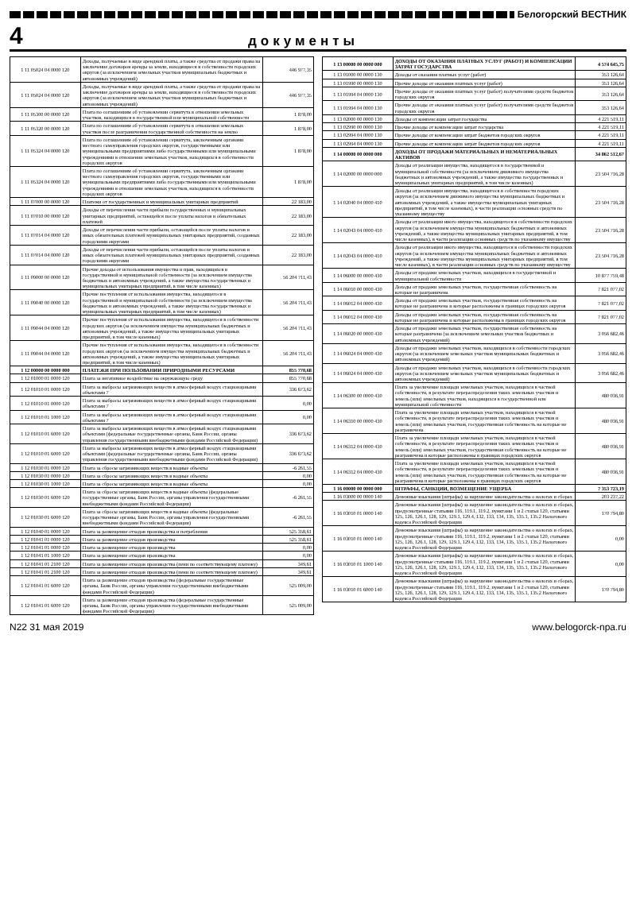Белогорский ВЕСТНИК
4
документы
| 1 11 05024 04 0000 120 | Доходы, получаемые в виде арендной платы, а также средства от продажи права на заключение договоров аренды за земли, находящиеся в собственности городских округов (за исключением земельных участков муниципальных бюджетных и автономных учреждений) | 446 977,35 |
| 1 11 05024 04 0000 120 | Доходы, получаемые в виде арендной платы, а также средства от продажи права на заключение договоров аренды за земли, находящиеся в собственности городских округов (за исключением земельных участков муниципальных бюджетных и автономных учреждений) | 446 977,35 |
| 1 11 05300 00 0000 120 | Плата по соглашениям об установлении сервитута в отношении земельных участков, находящихся в государственной или муниципальной собственности | 1 878,00 |
| 1 11 05320 00 0000 120 | Плата по соглашениям об установлении сервитута в отношении земельных участков после разграничения государственной собственности на землю | 1 878,00 |
| 1 11 05324 04 0000 120 | Плата по соглашениям об установлении сервитута, заключенным органами местного самоуправления городских округов, государственными или муниципальными предприятиями либо государственными или муниципальными учреждениями в отношении земельных участков, находящихся в собственности городских округов | 1 878,00 |
| 1 11 05324 04 0000 120 | Плата по соглашениям об установлении сервитута, заключенным органами местного самоуправления городских округов, государственными или муниципальными предприятиями либо государственными или муниципальными учреждениями в отношении земельных участков, находящихся в собственности городских округов | 1 878,00 |
| 1 11 07000 00 0000 120 | Платежи от государственных и муниципальных унитарных предприятий | 22 183,00 |
| 1 11 07010 00 0000 120 | Доходы от перечисления части прибыли государственных и муниципальных унитарных предприятий, остающейся после уплаты налогов и обязательных платежей | 22 183,00 |
| 1 11 07014 04 0000 120 | Доходы от перечисления части прибыли, остающейся после уплаты налогов и иных обязательных платежей муниципальных унитарных предприятий, созданных городскими округами | 22 183,00 |
| 1 11 07014 04 0000 120 | Доходы от перечисления части прибыли, остающейся после уплаты налогов и иных обязательных платежей муниципальных унитарных предприятий, созданных городскими округами | 22 183,00 |
| 1 11 09000 00 0000 120 | Прочие доходы от использования имущества и прав, находящихся в государственной и муниципальной собственности (за исключением имущества бюджетных и автономных учреждений, а также имущества государственных и муниципальных унитарных предприятий, в том числе казенных) | 56 204 711,43 |
| 1 11 09040 00 0000 120 | Прочие поступления от использования имущества, находящегося в государственной и муниципальной собственности (за исключением имущества бюджетных и автономных учреждений, а также имущества государственных и муниципальных унитарных предприятий, в том числе казенных) | 56 204 711,43 |
| 1 11 09044 04 0000 120 | Прочие поступления от использования имущества, находящегося в собственности городских округов (за исключением имущества муниципальных бюджетных и автономных учреждений, а также имущества муниципальных унитарных предприятий, в том числе казенных) | 56 204 711,43 |
| 1 11 09044 04 0000 120 | Прочие поступления от использования имущества, находящегося в собственности городских округов (за исключением имущества муниципальных бюджетных и автономных учреждений, а также имущества муниципальных унитарных предприятий, в том числе казенных) | 56 204 711,43 |
| 1 12 00000 00 0000 000 | ПЛАТЕЖИ ПРИ ПОЛЬЗОВАНИИ ПРИРОДНЫМИ РЕСУРСАМИ | 855 770,68 |
| 1 12 01000 01 0000 120 | Плата за негативное воздействие на окружающую среду | 855 770,68 |
| 1 12 01010 01 0000 120 | Плата за выбросы загрязняющих веществ в атмосферный воздух стационарными объектами 7 | 336 673,62 |
| 1 12 01010 01 0000 120 | Плата за выбросы загрязняющих веществ в атмосферный воздух стационарными объектами 7 | 0,00 |
| 1 12 01010 01 1000 120 | Плата за выбросы загрязняющих веществ в атмосферный воздух стационарными объектами 7 | 0,00 |
| 1 12 01010 01 6000 120 | Плата за выбросы загрязняющих веществ в атмосферный воздух стационарными объектами (федеральные государственные органы, Банк России, органы управления государственными внебюджетными фондами Российской Федерации) | 336 673,62 |
| 1 12 01010 01 6000 120 | Плата за выбросы загрязняющих веществ в атмосферный воздух стационарными объектами (федеральные государственные органы, Банк России, органы управления государственными внебюджетными фондами Российской Федерации) | 336 673,62 |
| 1 12 01030 01 0000 120 | Плата за сбросы загрязняющих веществ в водные объекты | -6 261,55 |
| 1 12 01030 01 0000 120 | Плата за сбросы загрязняющих веществ в водные объекты | 0,00 |
| 1 12 01030 01 1000 120 | Плата за сбросы загрязняющих веществ в водные объекты | 0,00 |
| 1 12 01030 01 6000 120 | Плата за сбросы загрязняющих веществ в водные объекты (федеральные государственные органы, Банк России, органы управления государственными внебюджетными фондами Российской Федерации) | -6 261,55 |
| 1 12 01030 01 6000 120 | Плата за сбросы загрязняющих веществ в водные объекты (федеральные государственные органы, Банк России, органы управления государственными внебюджетными фондами Российской Федерации) | -6 261,55 |
| 1 12 01040 01 0000 120 | Плата за размещение отходов производства и потребления | 525 358,61 |
| 1 12 01041 01 0000 120 | Плата за размещение отходов производства | 525 358,61 |
| 1 12 01041 01 0000 120 | Плата за размещение отходов производства | 0,00 |
| 1 12 01041 01 1000 120 | Плата за размещение отходов производства | 0,00 |
| 1 12 01041 01 2100 120 | Плата за размещение отходов производства (пени по соответствующему платежу) | 349,61 |
| 1 12 01041 01 2100 120 | Плата за размещение отходов производства (пени по соответствующему платежу) | 349,61 |
| 1 12 01041 01 6000 120 | Плата за размещение отходов производства (федеральные государственные органы, Банк России, органы управления государственными внебюджетными фондами Российской Федерации) | 525 009,00 |
| 1 12 01041 01 6000 120 | Плата за размещение отходов производства (федеральные государственные органы, Банк России, органы управления государственными внебюджетными фондами Российской Федерации) | 525 009,00 |
| 1 13 00000 00 0000 000 | ДОХОДЫ ОТ ОКАЗАНИЯ ПЛАТНЫХ УСЛУГ (РАБОТ) И КОМПЕНСАЦИИ ЗАТРАТ ГОСУДАРСТВА | 4 574 645,75 |
| 1 13 01000 00 0000 130 | Доходы от оказания платных услуг (работ) | 353 126,64 |
| 1 13 01990 00 0000 130 | Прочие доходы от оказания платных услуг (работ) | 353 126,64 |
| 1 13 01994 04 0000 130 | Прочие доходы от оказания платных услуг (работ) получателями средств бюджетов городских округов | 353 126,64 |
| 1 13 01994 04 0000 130 | Прочие доходы от оказания платных услуг (работ) получателями средств бюджетов городских округов | 353 126,64 |
| 1 13 02000 00 0000 130 | Доходы от компенсации затрат государства | 4 221 519,11 |
| 1 13 02990 00 0000 130 | Прочие доходы от компенсации затрат государства | 4 221 519,11 |
| 1 13 02994 04 0000 130 | Прочие доходы от компенсации затрат бюджетов городских округов | 4 221 519,11 |
| 1 13 02994 04 0000 130 | Прочие доходы от компенсации затрат бюджетов городских округов | 4 221 519,11 |
| 1 14 00000 00 0000 000 | ДОХОДЫ ОТ ПРОДАЖИ МАТЕРИАЛЬНЫХ И НЕМАТЕРИАЛЬНЫХ АКТИВОВ | 34 862 512,67 |
| 1 14 02000 00 0000 000 | Доходы от реализации имущества, находящегося в государственной и муниципальной собственности (за исключением движимого имущества бюджетных и автономных учреждений, а также имущества государственных и муниципальных унитарных предприятий, в том числе казенных) | 23 504 716,28 |
| 1 14 02040 04 0000 410 | Доходы от реализации имущества, находящегося в собственности городских округов (за исключением движимого имущества муниципальных бюджетных и автономных учреждений, а также имущества муниципальных унитарных предприятий, в том числе казенных), в части реализации основных средств по указанному имуществу | 23 504 716,28 |
| 1 14 02043 04 0000 410 | Доходы от реализации иного имущества, находящегося в собственности городских округов (за исключением имущества муниципальных бюджетных и автономных учреждений, а также имущества муниципальных унитарных предприятий, в том числе казенных), в части реализации основных средств по указанному имуществу | 23 504 716,28 |
| 1 14 02043 04 0000 410 | Доходы от реализации иного имущества, находящегося в собственности городских округов (за исключением имущества муниципальных бюджетных и автономных учреждений, а также имущества муниципальных унитарных предприятий, в том числе казенных), в части реализации основных средств по указанному имуществу | 23 504 716,28 |
| 1 14 06000 00 0000 430 | Доходы от продажи земельных участков, находящихся в государственной и муниципальной собственности | 10 877 759,48 |
| 1 14 06010 00 0000 430 | Доходы от продажи земельных участков, государственная собственность на которые не разграничена | 7 821 077,02 |
| 1 14 06012 04 0000 430 | Доходы от продажи земельных участков, государственная собственность на которые не разграничена и которые расположены в границах городских округов | 7 821 077,02 |
| 1 14 06012 04 0000 430 | Доходы от продажи земельных участков, государственная собственность на которые не разграничена и которые расположены в границах городских округов | 7 821 077,02 |
| 1 14 06020 00 0000 430 | Доходы от продажи земельных участков, государственная собственность на которые разграничена (за исключением земельных участков бюджетных и автономных учреждений) | 3 056 682,46 |
| 1 14 06024 04 0000 430 | Доходы от продажи земельных участков, находящихся в собственности городских округов (за исключением земельных участков муниципальных бюджетных и автономных учреждений) | 3 056 682,46 |
| 1 14 06024 04 0000 430 | Доходы от продажи земельных участков, находящихся в собственности городских округов (за исключением земельных участков муниципальных бюджетных и автономных учреждений) | 3 056 682,46 |
| 1 14 06300 00 0000 430 | Плата за увеличение площади земельных участков, находящихся в частной собственности, в результате перераспределения таких земельных участков и земель (или) земельных участков, находящихся в государственной или муниципальной собственности | 480 036,91 |
| 1 14 06310 00 0000 430 | Плата за увеличение площади земельных участков, находящихся в частной собственности, в результате перераспределения таких земельных участков и земель (или) земельных участков, государственная собственность на которые не разграничена | 480 036,91 |
| 1 14 06312 04 0000 430 | Плата за увеличение площади земельных участков, находящихся в частной собственности, в результате перераспределения таких земельных участков и земель (или) земельных участков, государственная собственность на которые не разграничена и которые расположены в границах городских округов | 480 036,91 |
| 1 14 06312 04 0000 430 | Плата за увеличение площади земельных участков, находящихся в частной собственности, в результате перераспределения таких земельных участков и земель (или) земельных участков, государственная собственность на которые не разграничена и которые расположены в границах городских округов | 480 036,91 |
| 1 16 00000 00 0000 000 | ШТРАФЫ, САНКЦИИ, ВОЗМЕЩЕНИЕ УЩЕРБА | 7 353 723,19 |
| 1 16 03000 00 0000 140 | Денежные взыскания (штрафы) за нарушение законодательства о налогах и сборах | 203 237,22 |
| 1 16 03010 01 0000 140 | Денежные взыскания (штрафы) за нарушение законодательства о налогах и сборах, предусмотренные статьями 116, 119.1, 119.2, пунктами 1 и 2 статьи 120, статьями 125, 126, 126.1, 128, 129, 129.1, 129.4, 132, 133, 134, 135, 135.1, 135.2 Налогового кодекса Российской Федерации | 170 794,80 |
| 1 16 03010 01 0000 140 | Денежные взыскания (штрафы) за нарушение законодательства о налогах и сборах, предусмотренные статьями 116, 119.1, 119.2, пунктами 1 и 2 статьи 120, статьями 125, 126, 126.1, 128, 129, 129.1, 129.4, 132, 133, 134, 135, 135.1, 135.2 Налогового кодекса Российской Федерации | 0,00 |
| 1 16 03010 01 1000 140 | Денежные взыскания (штрафы) за нарушение законодательства о налогах и сборах, предусмотренные статьями 116, 119.1, 119.2, пунктами 1 и 2 статьи 120, статьями 125, 126, 126.1, 128, 129, 129.1, 129.4, 132, 133, 134, 135, 135.1, 135.2 Налогового кодекса Российской Федерации | 0,00 |
| 1 16 03010 01 6000 140 | Денежные взыскания (штрафы) за нарушение законодательства о налогах и сборах, предусмотренные статьями 116, 119.1, 119.2, пунктами 1 и 2 статьи 120, статьями 125, 126, 126.1, 128, 129, 129.1, 129.4, 132, 133, 134, 135, 135.1, 135.2 Налогового кодекса Российской Федерации | 170 794,80 |
N22 31 мая 2019 www.belogorck-npa.ru